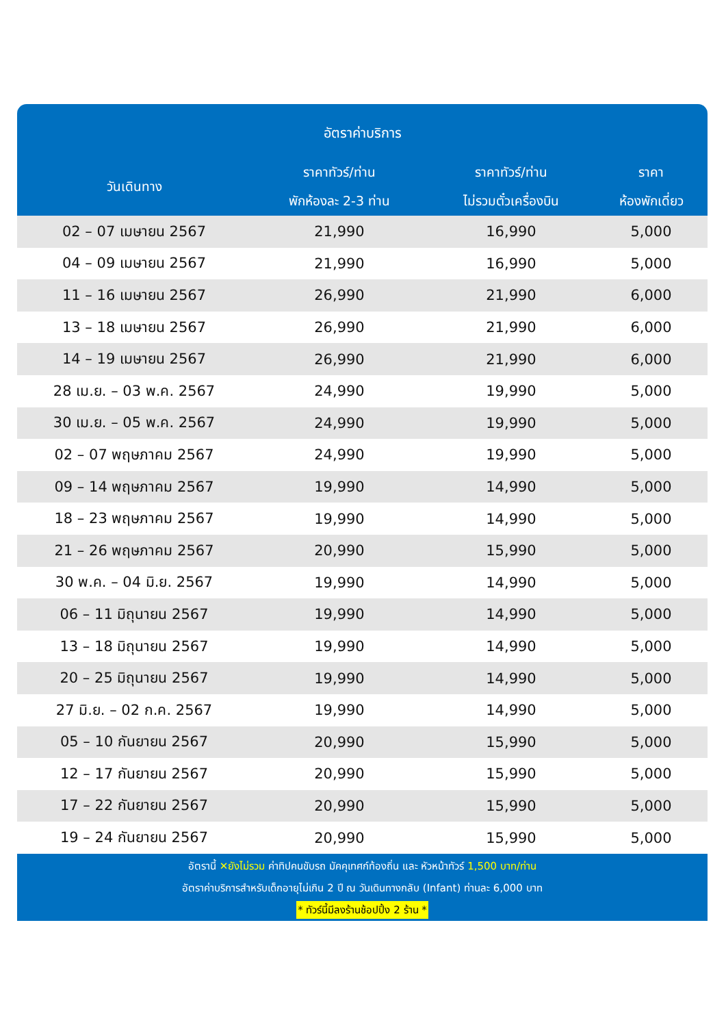อัตราค่าบริการ
| วันเดินทาง | ราคาทัวร์/ท่าน พักห้องละ 2-3 ท่าน | ราคาทัวร์/ท่าน ไม่รวมตั๋วเครื่องบิน | ราคา ห้องพักเดี่ยว |
| --- | --- | --- | --- |
| 02 – 07 เมษายน 2567 | 21,990 | 16,990 | 5,000 |
| 04 – 09 เมษายน 2567 | 21,990 | 16,990 | 5,000 |
| 11 – 16 เมษายน 2567 | 26,990 | 21,990 | 6,000 |
| 13 – 18 เมษายน 2567 | 26,990 | 21,990 | 6,000 |
| 14 – 19 เมษายน 2567 | 26,990 | 21,990 | 6,000 |
| 28 เม.ย. – 03 พ.ค. 2567 | 24,990 | 19,990 | 5,000 |
| 30 เม.ย. – 05 พ.ค. 2567 | 24,990 | 19,990 | 5,000 |
| 02 – 07 พฤษภาคม 2567 | 24,990 | 19,990 | 5,000 |
| 09 – 14 พฤษภาคม 2567 | 19,990 | 14,990 | 5,000 |
| 18 – 23 พฤษภาคม 2567 | 19,990 | 14,990 | 5,000 |
| 21 – 26 พฤษภาคม 2567 | 20,990 | 15,990 | 5,000 |
| 30 พ.ค. – 04 มิ.ย. 2567 | 19,990 | 14,990 | 5,000 |
| 06 – 11 มิถุนายน 2567 | 19,990 | 14,990 | 5,000 |
| 13 – 18 มิถุนายน 2567 | 19,990 | 14,990 | 5,000 |
| 20 – 25 มิถุนายน 2567 | 19,990 | 14,990 | 5,000 |
| 27 มิ.ย. – 02 ก.ค. 2567 | 19,990 | 14,990 | 5,000 |
| 05 – 10 กันยายน 2567 | 20,990 | 15,990 | 5,000 |
| 12 – 17 กันยายน 2567 | 20,990 | 15,990 | 5,000 |
| 17 – 22 กันยายน 2567 | 20,990 | 15,990 | 5,000 |
| 19 – 24 กันยายน 2567 | 20,990 | 15,990 | 5,000 |
อัตรานี้ ✕ยังไม่รวม ค่าทิปคนขับรถ มัคคุเทศก์ท้องถิ่น และ หัวหน้าทัวร์ 1,500 บาท/ท่าน
อัตราค่าบริการสำหรับเด็กอายุไม่เกิน 2 ปี ณ วันเดินทางกลับ (Infant) ท่านละ 6,000 บาท
* ทัวร์นี้มีลงร้านช้อปปิ้ง 2 ร้าน *